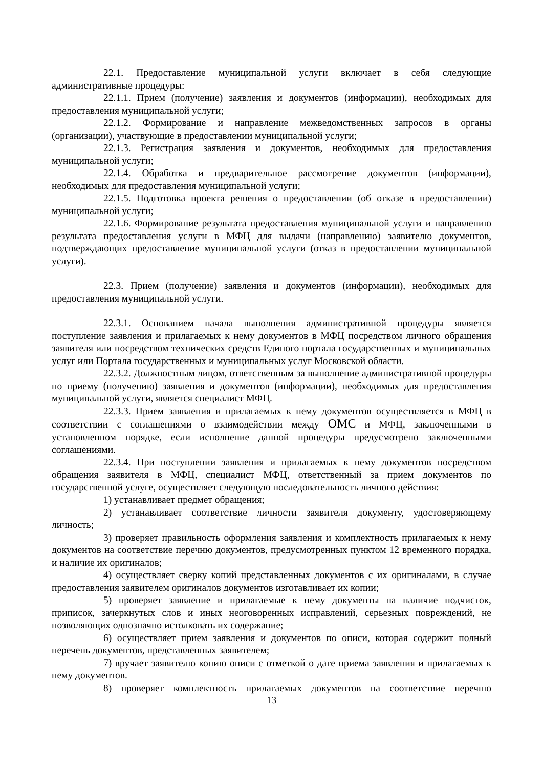22.1. Предоставление муниципальной услуги включает в себя следующие административные процедуры:
22.1.1. Прием (получение) заявления и документов (информации), необходимых для предоставления муниципальной услуги;
22.1.2. Формирование и направление межведомственных запросов в органы (организации), участвующие в предоставлении муниципальной услуги;
22.1.3. Регистрация заявления и документов, необходимых для предоставления муниципальной услуги;
22.1.4. Обработка и предварительное рассмотрение документов (информации), необходимых для предоставления муниципальной услуги;
22.1.5. Подготовка проекта решения о предоставлении (об отказе в предоставлении) муниципальной услуги;
22.1.6. Формирование результата предоставления муниципальной услуги и направлению результата предоставления услуги в МФЦ для выдачи (направлению) заявителю документов, подтверждающих предоставление муниципальной услуги (отказ в предоставлении муниципальной услуги).
22.3. Прием (получение) заявления и документов (информации), необходимых для предоставления муниципальной услуги.
22.3.1. Основанием начала выполнения административной процедуры является поступление заявления и прилагаемых к нему документов в МФЦ посредством личного обращения заявителя или посредством технических средств Единого портала государственных и муниципальных услуг или Портала государственных и муниципальных услуг Московской области.
22.3.2. Должностным лицом, ответственным за выполнение административной процедуры по приему (получению) заявления и документов (информации), необходимых для предоставления муниципальной услуги, является специалист МФЦ.
22.3.3. Прием заявления и прилагаемых к нему документов осуществляется в МФЦ в соответствии с соглашениями о взаимодействии между ОМС и МФЦ, заключенными в установленном порядке, если исполнение данной процедуры предусмотрено заключенными соглашениями.
22.3.4. При поступлении заявления и прилагаемых к нему документов посредством обращения заявителя в МФЦ, специалист МФЦ, ответственный за прием документов по государственной услуге, осуществляет следующую последовательность личного действия:
1) устанавливает предмет обращения;
2) устанавливает соответствие личности заявителя документу, удостоверяющему личность;
3) проверяет правильность оформления заявления и комплектность прилагаемых к нему документов на соответствие перечню документов, предусмотренных пунктом 12 временного порядка, и наличие их оригиналов;
4) осуществляет сверку копий представленных документов с их оригиналами, в случае предоставления заявителем оригиналов документов изготавливает их копии;
5) проверяет заявление и прилагаемые к нему документы на наличие подчисток, приписок, зачеркнутых слов и иных неоговоренных исправлений, серьезных повреждений, не позволяющих однозначно истолковать их содержание;
6) осуществляет прием заявления и документов по описи, которая содержит полный перечень документов, представленных заявителем;
7) вручает заявителю копию описи с отметкой о дате приема заявления и прилагаемых к нему документов.
8) проверяет комплектность прилагаемых документов на соответствие перечню
13